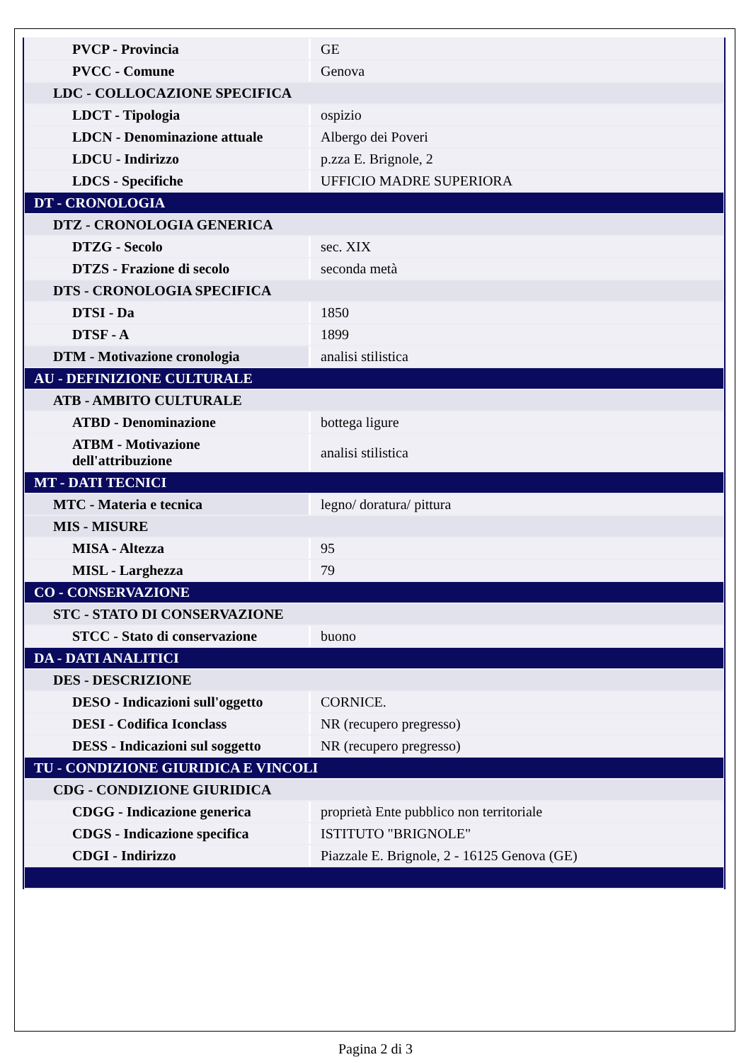| PVCP - Provincia | GE |
| PVCC - Comune | Genova |
| LDC - COLLOCAZIONE SPECIFICA | |
| LDCT - Tipologia | ospizio |
| LDCN - Denominazione attuale | Albergo dei Poveri |
| LDCU - Indirizzo | p.zza E. Brignole, 2 |
| LDCS - Specifiche | UFFICIO MADRE SUPERIORA |
| DT - CRONOLOGIA | |
| DTZ - CRONOLOGIA GENERICA | |
| DTZG - Secolo | sec. XIX |
| DTZS - Frazione di secolo | seconda metà |
| DTS - CRONOLOGIA SPECIFICA | |
| DTSI - Da | 1850 |
| DTSF - A | 1899 |
| DTM - Motivazione cronologia | analisi stilistica |
| AU - DEFINIZIONE CULTURALE | |
| ATB - AMBITO CULTURALE | |
| ATBD - Denominazione | bottega ligure |
| ATBM - Motivazione dell'attribuzione | analisi stilistica |
| MT - DATI TECNICI | |
| MTC - Materia e tecnica | legno/ doratura/ pittura |
| MIS - MISURE | |
| MISA - Altezza | 95 |
| MISL - Larghezza | 79 |
| CO - CONSERVAZIONE | |
| STC - STATO DI CONSERVAZIONE | |
| STCC - Stato di conservazione | buono |
| DA - DATI ANALITICI | |
| DES - DESCRIZIONE | |
| DESO - Indicazioni sull'oggetto | CORNICE. |
| DESI - Codifica Iconclass | NR (recupero pregresso) |
| DESS - Indicazioni sul soggetto | NR (recupero pregresso) |
| TU - CONDIZIONE GIURIDICA E VINCOLI | |
| CDG - CONDIZIONE GIURIDICA | |
| CDGG - Indicazione generica | proprietà Ente pubblico non territoriale |
| CDGS - Indicazione specifica | ISTITUTO "BRIGNOLE" |
| CDGI - Indirizzo | Piazzale E. Brignole, 2 - 16125 Genova (GE) |
Pagina 2 di 3